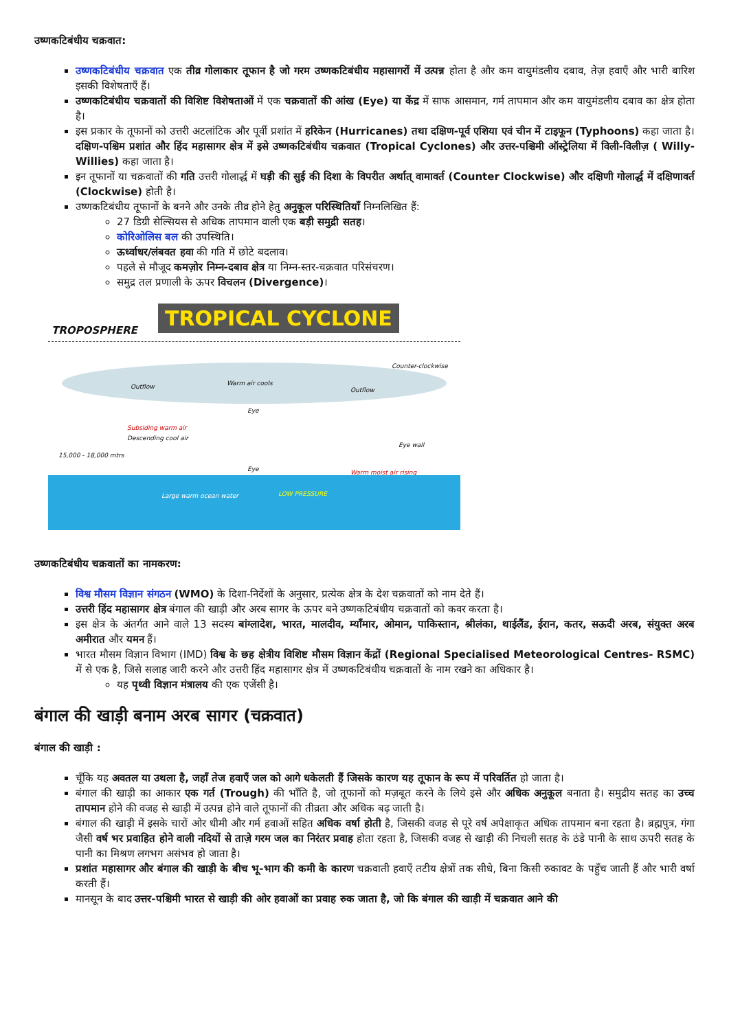उष्णकटिबंधीय चक्रवात:
उष्णकटिबंधीय चक्रवात एक तीव्र गोलाकार तूफान है जो गरम उष्णकटिबंधीय महासागरों में उत्पन्न होता है और कम वायुमंडलीय दबाव, तेज़ हवाएँ और भारी बारिश इसकी विशेषताएँ हैं।
उष्णकटिबंधीय चक्रवातों की विशिष्ट विशेषताओं में एक चक्रवातों की आंख (Eye) या केंद्र में साफ आसमान, गर्म तापमान और कम वायुमंडलीय दबाव का क्षेत्र होता है।
इस प्रकार के तूफानों को उत्तरी अटलांटिक और पूर्वी प्रशांत में हरिकेन (Hurricanes) तथा दक्षिण-पूर्व एशिया एवं चीन में टाइफून (Typhoons) कहा जाता है। दक्षिण-पश्चिम प्रशांत और हिंद महासागर क्षेत्र में इसे उष्णकटिबंधीय चक्रवात (Tropical Cyclones) और उत्तर-पश्चिमी ऑस्ट्रेलिया में विली-विलीज़ ( Willy-Willies) कहा जाता है।
इन तूफानों या चक्रवातों की गति उत्तरी गोलार्द्ध में घड़ी की सुई की दिशा के विपरीत अर्थात् वामावर्त (Counter Clockwise) और दक्षिणी गोलार्द्ध में दक्षिणावर्त (Clockwise) होती है।
उष्णकटिबंधीय तूफानों के बनने और उनके तीव्र होने हेतु अनुकूल परिस्थितियाँ निम्नलिखित हैं:
27 डिग्री सेल्सियस से अधिक तापमान वाली एक बड़ी समुद्री सतह।
कोरिओलिस बल की उपस्थिति।
ऊर्ध्वाधर/लंबवत हवा की गति में छोटे बदलाव।
पहले से मौजूद कमज़ोर निम्न-दबाव क्षेत्र या निम्न-स्तर-चक्रवात परिसंचरण।
समुद्र तल प्रणाली के ऊपर विचलन (Divergence)।
TROPICAL CYCLONE
TROPOSPHERE
Counter-clockwise
Outflow Warm air cools
Outflow
Eye
Subsiding warm air
Descending cool air
Eye wall
15,000 - 18,000 mtrs
Eye Warm moist air rising
Large warm ocean water LOW PRESSURE
उष्णकटिबंधीय चक्रवातों का नामकरण:
विश्व मौसम विज्ञान संगठन (WMO) के दिशा-निर्देशों के अनुसार, प्रत्येक क्षेत्र के देश चक्रवातों को नाम देते हैं।
उत्तरी हिंद महासागर क्षेत्र बंगाल की खाड़ी और अरब सागर के ऊपर बने उष्णकटिबंधीय चक्रवातों को कवर करता है।
इस क्षेत्र के अंतर्गत आने वाले 13 सदस्य बांग्लादेश, भारत, मालदीव, म्याँमार, ओमान, पाकिस्तान, श्रीलंका, थाईलैंड, ईरान, कतर, सऊदी अरब, संयुक्त अरब अमीरात और यमन हैं।
भारत मौसम विज्ञान विभाग (IMD) विश्व के छह क्षेत्रीय विशिष्ट मौसम विज्ञान केंद्रों (Regional Specialised Meteorological Centres- RSMC) में से एक है, जिसे सलाह जारी करने और उत्तरी हिंद महासागर क्षेत्र में उष्णकटिबंधीय चक्रवातों के नाम रखने का अधिकार है।
यह पृथ्वी विज्ञान मंत्रालय की एक एजेंसी है।
बंगाल की खाड़ी बनाम अरब सागर (चक्रवात)
बंगाल की खाड़ी :
चूँकि यह अवतल या उथला है, जहाँ तेज हवाएँ जल को आगे धकेलती हैं जिसके कारण यह तूफान के रूप में परिवर्तित हो जाता है।
बंगाल की खाड़ी का आकार एक गर्त (Trough) की भाँति है, जो तूफानों को मज़बूत करने के लिये इसे और अधिक अनुकूल बनाता है। समुद्रीय सतह का उच्च तापमान होने की वजह से खाड़ी में उत्पन्न होने वाले तूफानों की तीव्रता और अधिक बढ़ जाती है।
बंगाल की खाड़ी में इसके चारों ओर धीमी और गर्म हवाओं सहित अधिक वर्षा होती है, जिसकी वजह से पूरे वर्ष अपेक्षाकृत अधिक तापमान बना रहता है। ब्रह्मपुत्र, गंगा जैसी वर्ष भर प्रवाहित होने वाली नदियों से ताज़े गरम जल का निरंतर प्रवाह होता रहता है, जिसकी वजह से खाड़ी की निचली सतह के ठंडे पानी के साथ ऊपरी सतह के पानी का मिश्रण लगभग असंभव हो जाता है।
प्रशांत महासागर और बंगाल की खाड़ी के बीच भू-भाग की कमी के कारण चक्रवाती हवाएँ तटीय क्षेत्रों तक सीधे, बिना किसी रुकावट के पहुँच जाती हैं और भारी वर्षा करती हैं।
मानसून के बाद उत्तर-पश्चिमी भारत से खाड़ी की ओर हवाओं का प्रवाह रुक जाता है, जो कि बंगाल की खाड़ी में चक्रवात आने की